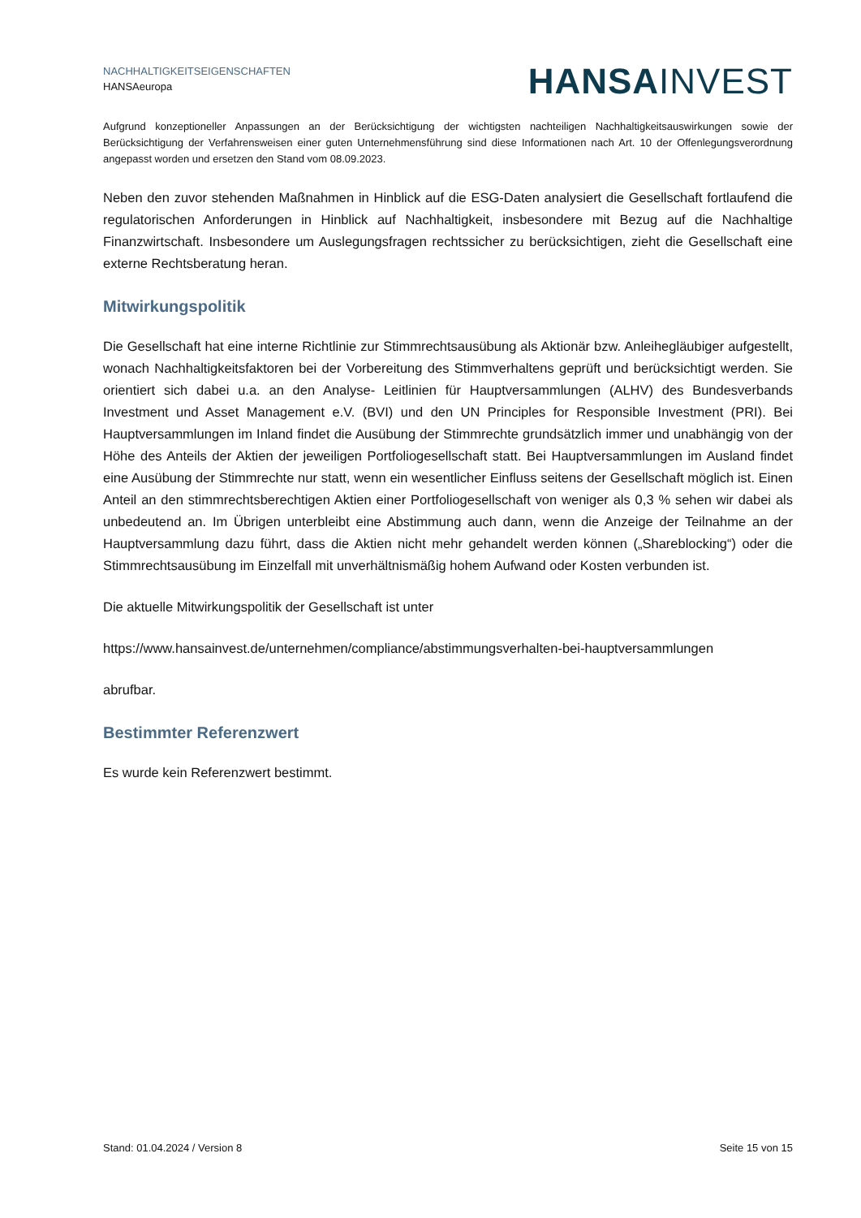NACHHALTIGKEITSEIGENSCHAFTEN
HANSAeuropa
HANSA INVEST
Aufgrund konzeptioneller Anpassungen an der Berücksichtigung der wichtigsten nachteiligen Nachhaltigkeitsauswirkungen sowie der Berücksichtigung der Verfahrensweisen einer guten Unternehmensführung sind diese Informationen nach Art. 10 der Offenlegungsverordnung angepasst worden und ersetzen den Stand vom 08.09.2023.
Neben den zuvor stehenden Maßnahmen in Hinblick auf die ESG-Daten analysiert die Gesellschaft fortlaufend die regulatorischen Anforderungen in Hinblick auf Nachhaltigkeit, insbesondere mit Bezug auf die Nachhaltige Finanzwirtschaft. Insbesondere um Auslegungsfragen rechtssicher zu berücksichtigen, zieht die Gesellschaft eine externe Rechtsberatung heran.
Mitwirkungspolitik
Die Gesellschaft hat eine interne Richtlinie zur Stimmrechtsausübung als Aktionär bzw. Anleihegläubiger aufgestellt, wonach Nachhaltigkeitsfaktoren bei der Vorbereitung des Stimmverhaltens geprüft und berücksichtigt werden. Sie orientiert sich dabei u.a. an den Analyse- Leitlinien für Hauptversammlungen (ALHV) des Bundesverbands Investment und Asset Management e.V. (BVI) und den UN Principles for Responsible Investment (PRI). Bei Hauptversammlungen im Inland findet die Ausübung der Stimmrechte grundsätzlich immer und unabhängig von der Höhe des Anteils der Aktien der jeweiligen Portfoliogesellschaft statt. Bei Hauptversammlungen im Ausland findet eine Ausübung der Stimmrechte nur statt, wenn ein wesentlicher Einfluss seitens der Gesellschaft möglich ist. Einen Anteil an den stimmrechtsberechtigen Aktien einer Portfoliogesellschaft von weniger als 0,3 % sehen wir dabei als unbedeutend an. Im Übrigen unterbleibt eine Abstimmung auch dann, wenn die Anzeige der Teilnahme an der Hauptversammlung dazu führt, dass die Aktien nicht mehr gehandelt werden können („Shareblocking“) oder die Stimmrechtsausübung im Einzelfall mit unverhältnismäßig hohem Aufwand oder Kosten verbunden ist.
Die aktuelle Mitwirkungspolitik der Gesellschaft ist unter
https://www.hansainvest.de/unternehmen/compliance/abstimmungsverhalten-bei-hauptversammlungen
abrufbar.
Bestimmter Referenzwert
Es wurde kein Referenzwert bestimmt.
Stand: 01.04.2024 / Version 8 Seite 15 von 15